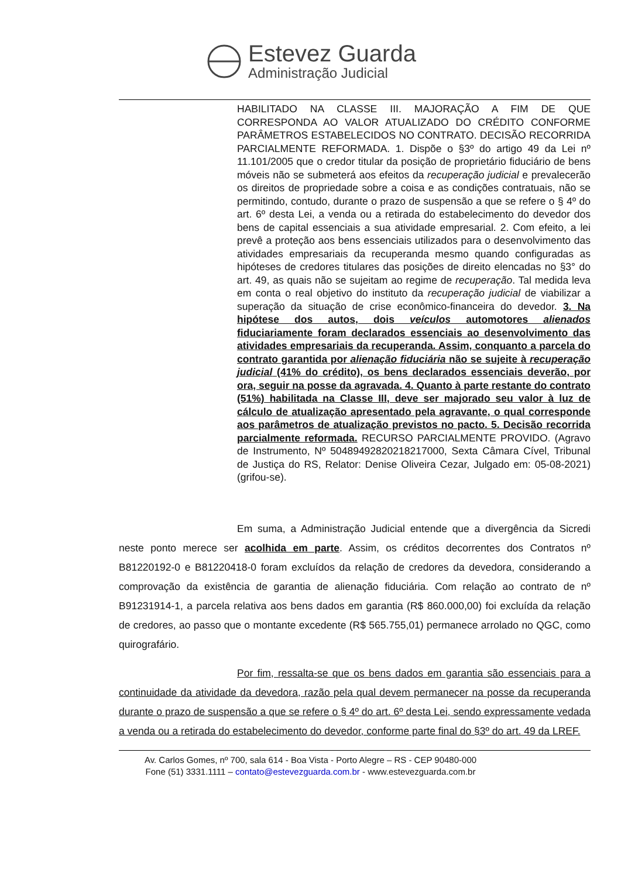Estevez Guarda
Administração Judicial
HABILITADO NA CLASSE III. MAJORAÇÃO A FIM DE QUE CORRESPONDA AO VALOR ATUALIZADO DO CRÉDITO CONFORME PARÂMETROS ESTABELECIDOS NO CONTRATO. DECISÃO RECORRIDA PARCIALMENTE REFORMADA. 1. Dispõe o §3º do artigo 49 da Lei nº 11.101/2005 que o credor titular da posição de proprietário fiduciário de bens móveis não se submeterá aos efeitos da recuperação judicial e prevalecerão os direitos de propriedade sobre a coisa e as condições contratuais, não se permitindo, contudo, durante o prazo de suspensão a que se refere o § 4º do art. 6º desta Lei, a venda ou a retirada do estabelecimento do devedor dos bens de capital essenciais a sua atividade empresarial. 2. Com efeito, a lei prevê a proteção aos bens essenciais utilizados para o desenvolvimento das atividades empresariais da recuperanda mesmo quando configuradas as hipóteses de credores titulares das posições de direito elencadas no §3° do art. 49, as quais não se sujeitam ao regime de recuperação. Tal medida leva em conta o real objetivo do instituto da recuperação judicial de viabilizar a superação da situação de crise econômico-financeira do devedor. 3. Na hipótese dos autos, dois veículos automotores alienados fiduciariamente foram declarados essenciais ao desenvolvimento das atividades empresariais da recuperanda. Assim, conquanto a parcela do contrato garantida por alienação fiduciária não se sujeite à recuperação judicial (41% do crédito), os bens declarados essenciais deverão, por ora, seguir na posse da agravada. 4. Quanto à parte restante do contrato (51%) habilitada na Classe III, deve ser majorado seu valor à luz de cálculo de atualização apresentado pela agravante, o qual corresponde aos parâmetros de atualização previstos no pacto. 5. Decisão recorrida parcialmente reformada. RECURSO PARCIALMENTE PROVIDO. (Agravo de Instrumento, Nº 50489492820218217000, Sexta Câmara Cível, Tribunal de Justiça do RS, Relator: Denise Oliveira Cezar, Julgado em: 05-08-2021) (grifou-se).
Em suma, a Administração Judicial entende que a divergência da Sicredi neste ponto merece ser acolhida em parte. Assim, os créditos decorrentes dos Contratos nº B81220192-0 e B81220418-0 foram excluídos da relação de credores da devedora, considerando a comprovação da existência de garantia de alienação fiduciária. Com relação ao contrato de nº B91231914-1, a parcela relativa aos bens dados em garantia (R$ 860.000,00) foi excluída da relação de credores, ao passo que o montante excedente (R$ 565.755,01) permanece arrolado no QGC, como quirografário.
Por fim, ressalta-se que os bens dados em garantia são essenciais para a continuidade da atividade da devedora, razão pela qual devem permanecer na posse da recuperanda durante o prazo de suspensão a que se refere o § 4º do art. 6º desta Lei, sendo expressamente vedada a venda ou a retirada do estabelecimento do devedor, conforme parte final do §3º do art. 49 da LREF.
Av. Carlos Gomes, nº 700, sala 614 - Boa Vista - Porto Alegre – RS - CEP 90480-000
Fone (51) 3331.1111 – contato@estevezguarda.com.br - www.estevezguarda.com.br